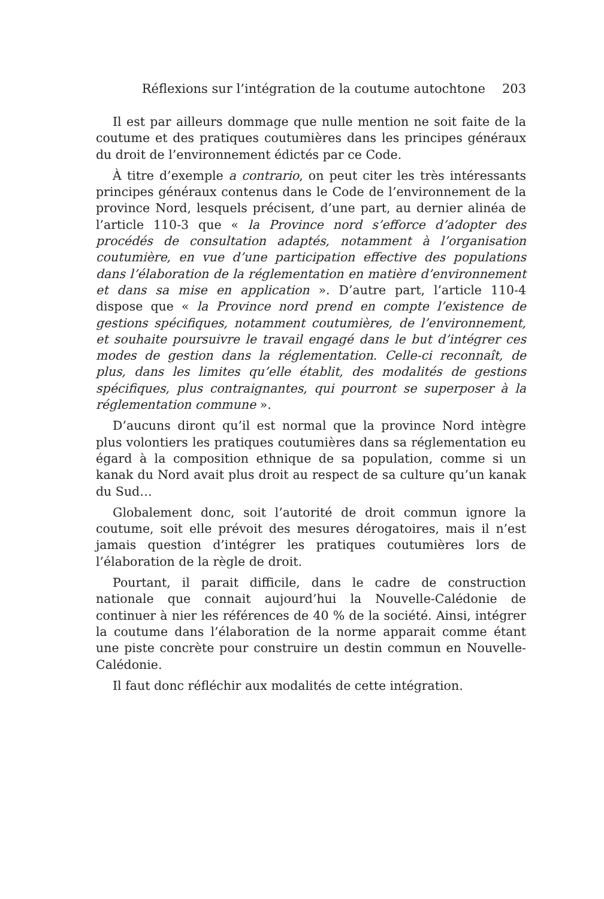Réflexions sur l’intégration de la coutume autochtone 203
Il est par ailleurs dommage que nulle mention ne soit faite de la coutume et des pratiques coutumières dans les principes généraux du droit de l’environnement édictés par ce Code.
À titre d’exemple a contrario, on peut citer les très intéressants principes généraux contenus dans le Code de l’environnement de la province Nord, lesquels précisent, d’une part, au dernier alinéa de l’article 110-3 que « la Province nord s’efforce d’adopter des procédés de consultation adaptés, notamment à l’organisation coutumière, en vue d’une participation effective des populations dans l’élaboration de la réglementation en matière d’environnement et dans sa mise en application ». D’autre part, l’article 110-4 dispose que « la Province nord prend en compte l’existence de gestions spécifiques, notamment coutumières, de l’environnement, et souhaite poursuivre le travail engagé dans le but d’intégrer ces modes de gestion dans la réglementation. Celle-ci reconnaît, de plus, dans les limites qu’elle établit, des modalités de gestions spécifiques, plus contraignantes, qui pourront se superposer à la réglementation commune ».
D’aucuns diront qu’il est normal que la province Nord intègre plus volontiers les pratiques coutumières dans sa réglementation eu égard à la composition ethnique de sa population, comme si un kanak du Nord avait plus droit au respect de sa culture qu’un kanak du Sud…
Globalement donc, soit l’autorité de droit commun ignore la coutume, soit elle prévoit des mesures dérogatoires, mais il n’est jamais question d’intégrer les pratiques coutumières lors de l’élaboration de la règle de droit.
Pourtant, il parait difficile, dans le cadre de construction nationale que connait aujourd’hui la Nouvelle-Calédonie de continuer à nier les références de 40 % de la société. Ainsi, intégrer la coutume dans l’élaboration de la norme apparait comme étant une piste concrète pour construire un destin commun en Nouvelle-Calédonie.
Il faut donc réfléchir aux modalités de cette intégration.